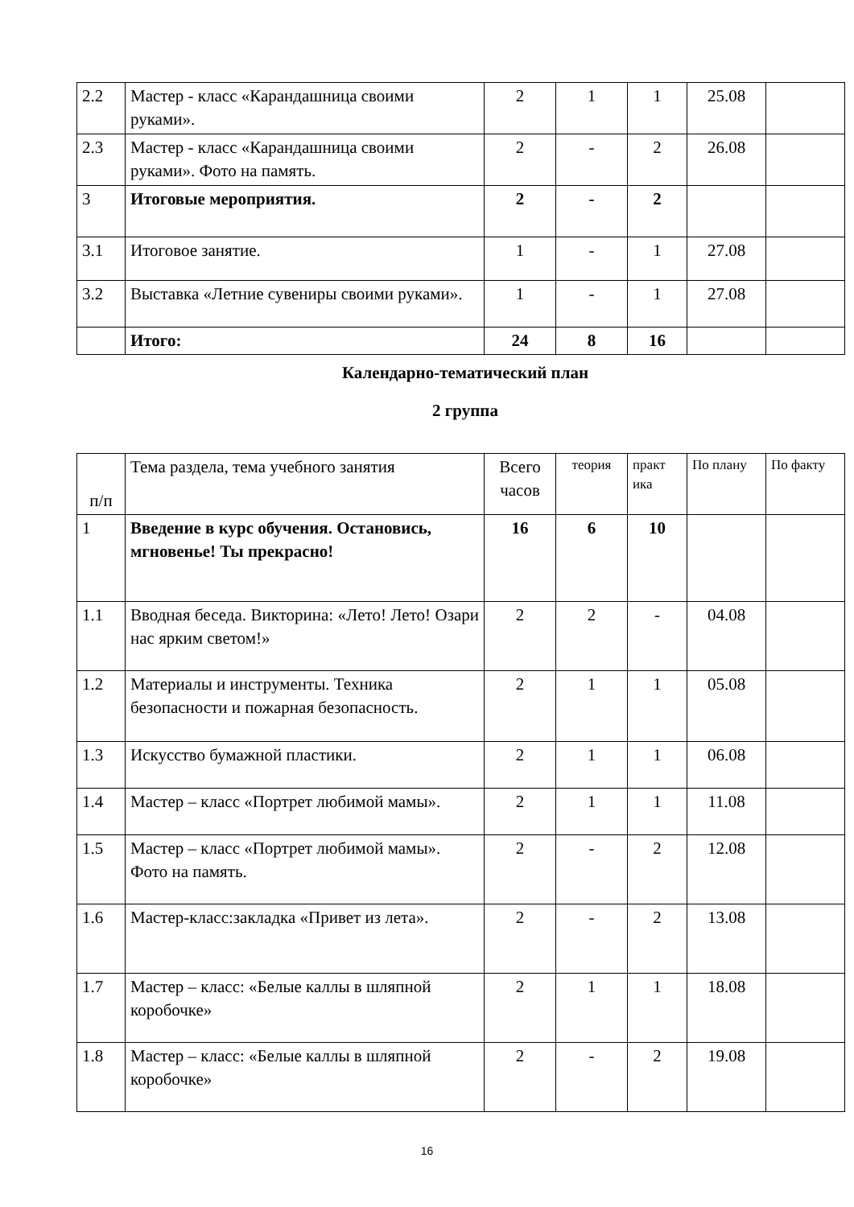| 2.2 | Мастер - класс «Карандашница своими руками». | 2 | 1 | 1 | 25.08 | |
| 2.3 | Мастер - класс «Карандашница своими руками». Фото на память. | 2 | - | 2 | 26.08 | |
| 3 | Итоговые мероприятия. | 2 | - | 2 | | |
| 3.1 | Итоговое занятие. | 1 | - | 1 | 27.08 | |
| 3.2 | Выставка «Летние сувениры своими руками». | 1 | - | 1 | 27.08 | |
| | Итого: | 24 | 8 | 16 | | |
Календарно-тематический план
2 группа
| п/п | Тема раздела, тема учебного занятия | Всего часов | теория | практ ика | По плану | По факту |
| --- | --- | --- | --- | --- | --- | --- |
| 1 | Введение в курс обучения. Остановись, мгновенье! Ты прекрасно! | 16 | 6 | 10 | | |
| 1.1 | Вводная беседа. Викторина: «Лето! Лето! Озари нас ярким светом!» | 2 | 2 | - | 04.08 | |
| 1.2 | Материалы и инструменты. Техника безопасности и пожарная безопасность. | 2 | 1 | 1 | 05.08 | |
| 1.3 | Искусство бумажной пластики. | 2 | 1 | 1 | 06.08 | |
| 1.4 | Мастер – класс «Портрет любимой мамы». | 2 | 1 | 1 | 11.08 | |
| 1.5 | Мастер – класс «Портрет любимой мамы». Фото на память. | 2 | - | 2 | 12.08 | |
| 1.6 | Мастер-класс:закладка «Привет из лета». | 2 | - | 2 | 13.08 | |
| 1.7 | Мастер – класс: «Белые каллы в шляпной коробочке» | 2 | 1 | 1 | 18.08 | |
| 1.8 | Мастер – класс: «Белые каллы в шляпной коробочке» | 2 | - | 2 | 19.08 | |
16